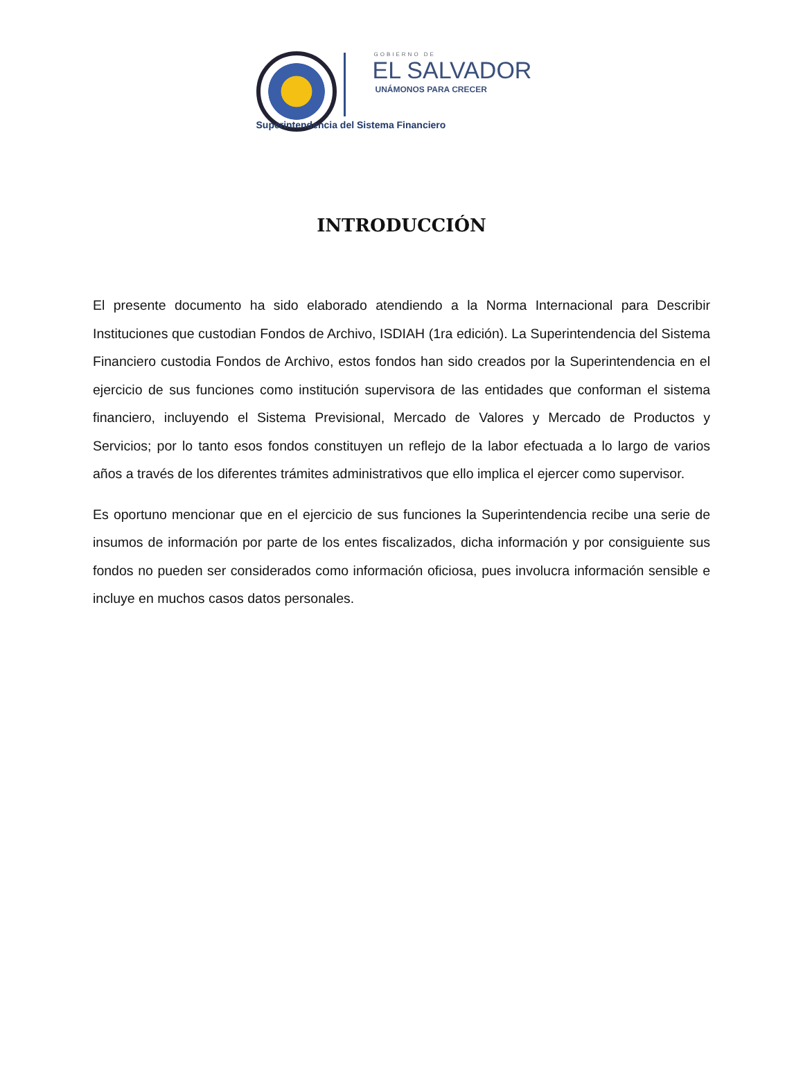GOBIERNO DE
EL SALVADOR
UNÁMONOS PARA CRECER
Superintendencia del Sistema Financiero
INTRODUCCIÓN
El presente documento ha sido elaborado atendiendo a la Norma Internacional para Describir Instituciones que custodian Fondos de Archivo, ISDIAH (1ra edición). La Superintendencia del Sistema Financiero custodia Fondos de Archivo, estos fondos han sido creados por la Superintendencia en el ejercicio de sus funciones como institución supervisora de las entidades que conforman el sistema financiero, incluyendo el Sistema Previsional, Mercado de Valores y Mercado de Productos y Servicios; por lo tanto esos fondos constituyen un reflejo de la labor efectuada a lo largo de varios años a través de los diferentes trámites administrativos que ello implica el ejercer como supervisor.
Es oportuno mencionar que en el ejercicio de sus funciones la Superintendencia recibe una serie de insumos de información por parte de los entes fiscalizados, dicha información y por consiguiente sus fondos no pueden ser considerados como información oficiosa, pues involucra información sensible e incluye en muchos casos datos personales.